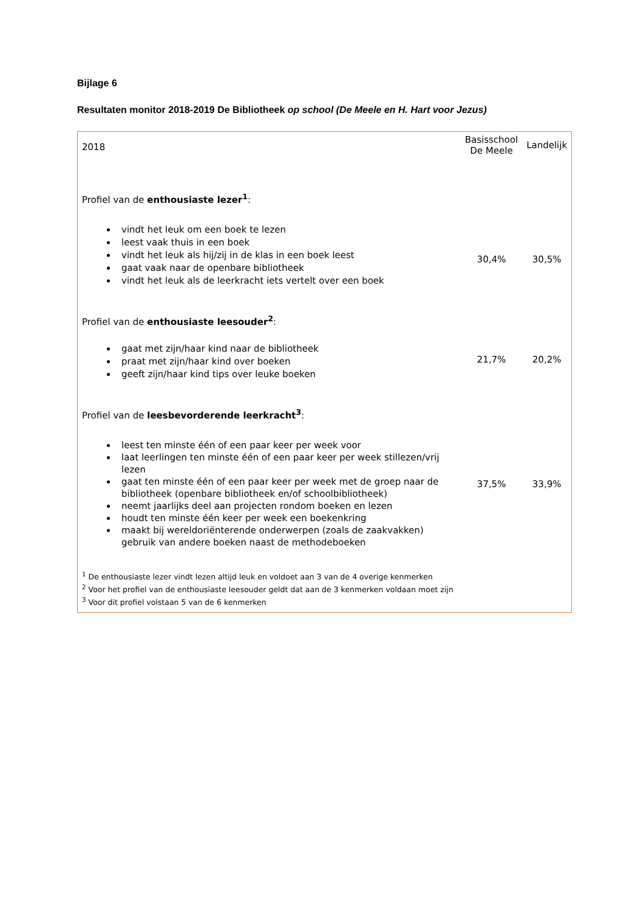Bijlage 6
Resultaten monitor 2018-2019 De Bibliotheek op school (De Meele en H. Hart voor Jezus)
| 2018 | Basisschool De Meele | Landelijk |
| Profiel van de enthousiaste lezer<sup>1</sup> : vindt het leuk om een boek te lezen leest vaak thuis in een boek vindt het leuk als hij/zij in de klas in een boek leest gaat vaak naar de openbare bibliotheek vindt het leuk als de leerkracht iets vertelt over een boek | 30,4% | 30,5% |
| Profiel van de enthousiaste leesouder<sup>2</sup> : gaat met zijn/haar kind naar de bibliotheek praat met zijn/haar kind over boeken geeft zijn/haar kind tips over leuke boeken | 21,7% | 20,2% |
| Profiel van de leesbevorderende leerkracht<sup>3</sup> : leest ten minste één of een paar keer per week voor laat leerlingen ten minste één of een paar keer per week stillezen/vrij lezen gaat ten minste één of een paar keer per week met de groep naar de bibliotheek (openbare bibliotheek en/of schoolbibliotheek) neemt jaarlijks deel aan projecten rondom boeken en lezen houdt ten minste één keer per week een boekenkring maakt bij wereldoriënterende onderwerpen (zoals de zaakvakken) gebruik van andere boeken naast de methodeboeken | 37,5% | 33,9% |
| <sup>1</sup> De enthousiaste lezer vindt lezen altijd leuk en voldoet aan 3 van de 4 overige kenmerken <sup>2</sup> Voor het profiel van de enthousiaste leesouder geldt dat aan de 3 kenmerken voldaan moet zijn <sup>3</sup> Voor dit profiel volstaan 5 van de 6 kenmerken | | |